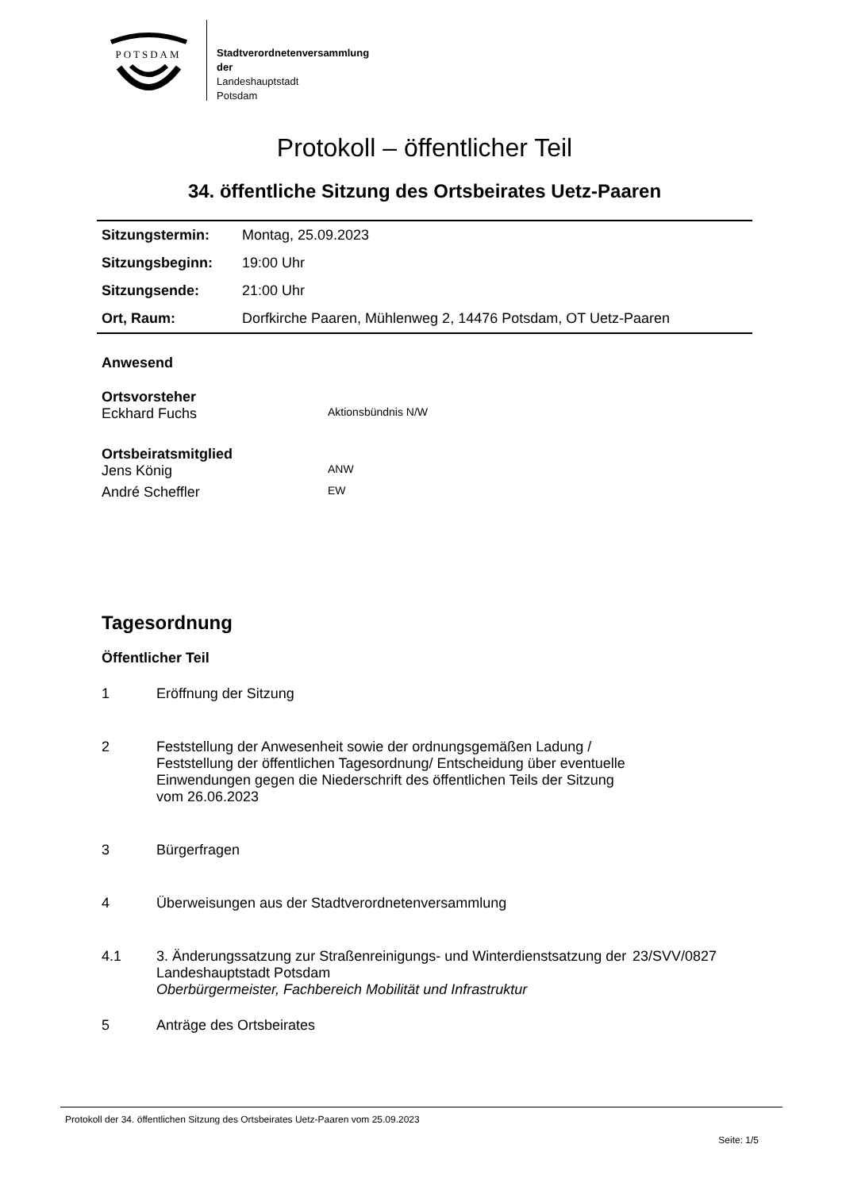POTSDAM
Stadtverordnetenversammlung
der
Landeshauptstadt
Potsdam
Protokoll – öffentlicher Teil
34. öffentliche Sitzung des Ortsbeirates Uetz-Paaren
| Sitzungstermin: | Montag, 25.09.2023 |
| Sitzungsbeginn: | 19:00 Uhr |
| Sitzungsende: | 21:00 Uhr |
| Ort, Raum: | Dorfkirche Paaren, Mühlenweg 2, 14476 Potsdam, OT Uetz-Paaren |
Anwesend
Ortsvorsteher
Eckhard Fuchs Aktionsbündnis N/W
Ortsbeiratsmitglied
Jens König ANW
André Scheffler EW
Tagesordnung
Öffentlicher Teil
1 Eröffnung der Sitzung
2 Feststellung der Anwesenheit sowie der ordnungsgemäßen Ladung / Feststellung der öffentlichen Tagesordnung/ Entscheidung über eventuelle Einwendungen gegen die Niederschrift des öffentlichen Teils der Sitzung vom 26.06.2023
3 Bürgerfragen
4 Überweisungen aus der Stadtverordnetenversammlung
4.1 3. Änderungssatzung zur Straßenreinigungs- und Winterdienstsatzung der Landeshauptstadt Potsdam
Oberbürgermeister, Fachbereich Mobilität und Infrastruktur 23/SVV/0827
5 Anträge des Ortsbeirates
Protokoll der 34. öffentlichen Sitzung des Ortsbeirates Uetz-Paaren vom 25.09.2023
Seite: 1/5